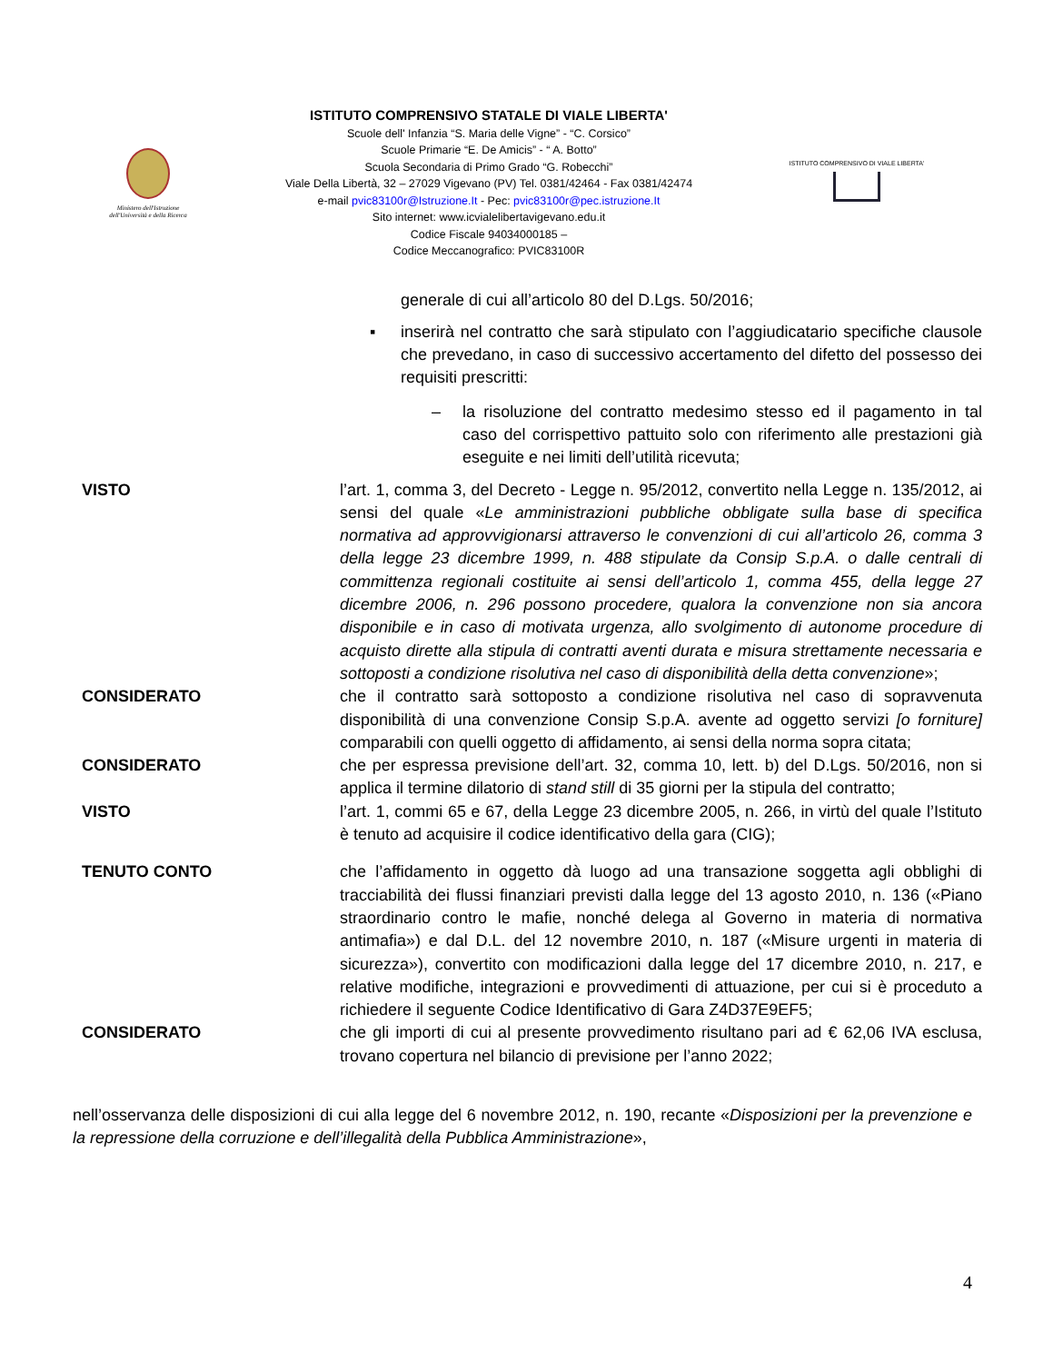Ministero dell'Istruzione
dell'Università e della Ricerca
ISTITUTO COMPRENSIVO STATALE DI VIALE LIBERTA'
Scuole dell' Infanzia “S. Maria delle Vigne” - “C. Corsico”
Scuole Primarie “E. De Amicis” - “ A. Botto”
Scuola Secondaria di Primo Grado “G. Robecchi”
Viale Della Libertà, 32 – 27029 Vigevano (PV) Tel. 0381/42464 - Fax 0381/42474
e-mail pvic83100r@Istruzione.It - Pec: pvic83100r@pec.istruzione.It
Sito internet: www.icvialelibertavigevano.edu.it
Codice Fiscale 94034000185 –
Codice Meccanografico: PVIC83100R
ISTITUTO COMPRENSIVO DI VIALE LIBERTA'
generale di cui all’articolo 80 del D.Lgs. 50/2016;
▪ inserirà nel contratto che sarà stipulato con l’aggiudicatario specifiche clausole che prevedano, in caso di successivo accertamento del difetto del possesso dei requisiti prescritti:
– la risoluzione del contratto medesimo stesso ed il pagamento in tal caso del corrispettivo pattuito solo con riferimento alle prestazioni già eseguite e nei limiti dell’utilità ricevuta;
VISTO l’art. 1, comma 3, del Decreto - Legge n. 95/2012, convertito nella Legge n. 135/2012, ai sensi del quale «Le amministrazioni pubbliche obbligate sulla base di specifica normativa ad approvvigionarsi attraverso le convenzioni di cui all’articolo 26, comma 3 della legge 23 dicembre 1999, n. 488 stipulate da Consip S.p.A. o dalle centrali di committenza regionali costituite ai sensi dell’articolo 1, comma 455, della legge 27 dicembre 2006, n. 296 possono procedere, qualora la convenzione non sia ancora disponibile e in caso di motivata urgenza, allo svolgimento di autonome procedure di acquisto dirette alla stipula di contratti aventi durata e misura strettamente necessaria e sottoposti a condizione risolutiva nel caso di disponibilità della detta convenzione»;
CONSIDERATO che il contratto sarà sottoposto a condizione risolutiva nel caso di sopravvenuta disponibilità di una convenzione Consip S.p.A. avente ad oggetto servizi [o forniture] comparabili con quelli oggetto di affidamento, ai sensi della norma sopra citata;
CONSIDERATO che per espressa previsione dell’art. 32, comma 10, lett. b) del D.Lgs. 50/2016, non si applica il termine dilatorio di stand still di 35 giorni per la stipula del contratto;
VISTO l’art. 1, commi 65 e 67, della Legge 23 dicembre 2005, n. 266, in virtù del quale l’Istituto è tenuto ad acquisire il codice identificativo della gara (CIG);
TENUTO CONTO che l’affidamento in oggetto dà luogo ad una transazione soggetta agli obblighi di tracciabilità dei flussi finanziari previsti dalla legge del 13 agosto 2010, n. 136 («Piano straordinario contro le mafie, nonché delega al Governo in materia di normativa antimafia») e dal D.L. del 12 novembre 2010, n. 187 («Misure urgenti in materia di sicurezza»), convertito con modificazioni dalla legge del 17 dicembre 2010, n. 217, e relative modifiche, integrazioni e provvedimenti di attuazione, per cui si è proceduto a richiedere il seguente Codice Identificativo di Gara Z4D37E9EF5;
CONSIDERATO che gli importi di cui al presente provvedimento risultano pari ad € 62,06 IVA esclusa, trovano copertura nel bilancio di previsione per l’anno 2022;
nell’osservanza delle disposizioni di cui alla legge del 6 novembre 2012, n. 190, recante «Disposizioni per la prevenzione e la repressione della corruzione e dell’illegalità della Pubblica Amministrazione»,
4